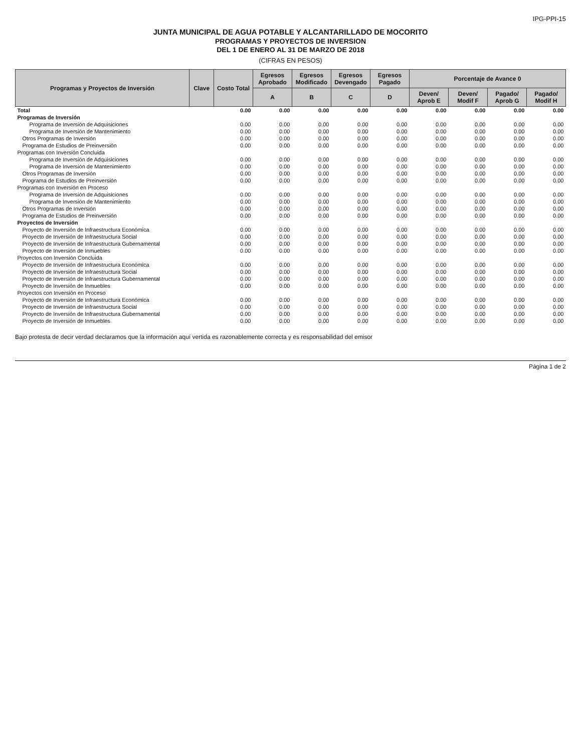IPG-PPI-15
JUNTA MUNICIPAL DE AGUA POTABLE Y ALCANTARILLADO DE MOCORITO
PROGRAMAS Y PROYECTOS DE INVERSION
DEL 1 DE ENERO AL 31 DE MARZO DE 2018
(CIFRAS EN PESOS)
| Programas y Proyectos de Inversión | Clave | Costo Total | Egresos Aprobado | Egresos Modificado | Egresos Devengado | Egresos Pagado | Porcentaje de Avance 0 | | | |
| --- | --- | --- | --- | --- | --- | --- | --- | --- | --- | --- |
| | | | A | B | C | D | Deven/ Aprob E | Deven/ Modif F | Pagado/ Aprob G | Pagado/ Modif H |
| Total | | 0.00 | 0.00 | 0.00 | 0.00 | 0.00 | 0.00 | 0.00 | 0.00 | 0.00 |
| Programas de Inversión | | | | | | | | | | |
| Programa de Inversión de Adquisiciones | | 0.00 | 0.00 | 0.00 | 0.00 | 0.00 | 0.00 | 0.00 | 0.00 | 0.00 |
| Programa de Inversión de Mantenimiento | | 0.00 | 0.00 | 0.00 | 0.00 | 0.00 | 0.00 | 0.00 | 0.00 | 0.00 |
| Otros Programas de Inversión | | 0.00 | 0.00 | 0.00 | 0.00 | 0.00 | 0.00 | 0.00 | 0.00 | 0.00 |
| Programa de Estudios de Preinversión | | 0.00 | 0.00 | 0.00 | 0.00 | 0.00 | 0.00 | 0.00 | 0.00 | 0.00 |
| Programas con Inversión Concluida | | | | | | | | | | |
| Programa de Inversión de Adquisiciones | | 0.00 | 0.00 | 0.00 | 0.00 | 0.00 | 0.00 | 0.00 | 0.00 | 0.00 |
| Programa de Inversión de Mantenimiento | | 0.00 | 0.00 | 0.00 | 0.00 | 0.00 | 0.00 | 0.00 | 0.00 | 0.00 |
| Otros Programas de Inversión | | 0.00 | 0.00 | 0.00 | 0.00 | 0.00 | 0.00 | 0.00 | 0.00 | 0.00 |
| Programa de Estudios de Preinversión | | 0.00 | 0.00 | 0.00 | 0.00 | 0.00 | 0.00 | 0.00 | 0.00 | 0.00 |
| Programas con Inversión en Proceso | | | | | | | | | | |
| Programa de Inversión de Adquisiciones | | 0.00 | 0.00 | 0.00 | 0.00 | 0.00 | 0.00 | 0.00 | 0.00 | 0.00 |
| Programa de Inversión de Mantenimiento | | 0.00 | 0.00 | 0.00 | 0.00 | 0.00 | 0.00 | 0.00 | 0.00 | 0.00 |
| Otros Programas de Inversión | | 0.00 | 0.00 | 0.00 | 0.00 | 0.00 | 0.00 | 0.00 | 0.00 | 0.00 |
| Programa de Estudios de Preinversión | | 0.00 | 0.00 | 0.00 | 0.00 | 0.00 | 0.00 | 0.00 | 0.00 | 0.00 |
| Proyectos de Inversión | | | | | | | | | | |
| Proyecto de Inversión de Infraestructura Económica | | 0.00 | 0.00 | 0.00 | 0.00 | 0.00 | 0.00 | 0.00 | 0.00 | 0.00 |
| Proyecto de Inversión de Infraestructura Social | | 0.00 | 0.00 | 0.00 | 0.00 | 0.00 | 0.00 | 0.00 | 0.00 | 0.00 |
| Proyecto de Inversión de Infraestructura Gubernamental | | 0.00 | 0.00 | 0.00 | 0.00 | 0.00 | 0.00 | 0.00 | 0.00 | 0.00 |
| Proyecto de Inversión de Inmuebles | | 0.00 | 0.00 | 0.00 | 0.00 | 0.00 | 0.00 | 0.00 | 0.00 | 0.00 |
| Proyectos con Inversión Concluida | | | | | | | | | | |
| Proyecto de Inversión de Infraestructura Económica | | 0.00 | 0.00 | 0.00 | 0.00 | 0.00 | 0.00 | 0.00 | 0.00 | 0.00 |
| Proyecto de Inversión de Infraestructura Social | | 0.00 | 0.00 | 0.00 | 0.00 | 0.00 | 0.00 | 0.00 | 0.00 | 0.00 |
| Proyecto de Inversión de Infraestructura Gubernamental | | 0.00 | 0.00 | 0.00 | 0.00 | 0.00 | 0.00 | 0.00 | 0.00 | 0.00 |
| Proyecto de Inversión de Inmuebles | | 0.00 | 0.00 | 0.00 | 0.00 | 0.00 | 0.00 | 0.00 | 0.00 | 0.00 |
| Proyectos con Inversión en Proceso | | | | | | | | | | |
| Proyecto de Inversión de Infraestructura Económica | | 0.00 | 0.00 | 0.00 | 0.00 | 0.00 | 0.00 | 0.00 | 0.00 | 0.00 |
| Proyecto de Inversión de Infraestructura Social | | 0.00 | 0.00 | 0.00 | 0.00 | 0.00 | 0.00 | 0.00 | 0.00 | 0.00 |
| Proyecto de Inversión de Infraestructura Gubernamental | | 0.00 | 0.00 | 0.00 | 0.00 | 0.00 | 0.00 | 0.00 | 0.00 | 0.00 |
| Proyecto de Inversión de Inmuebles | | 0.00 | 0.00 | 0.00 | 0.00 | 0.00 | 0.00 | 0.00 | 0.00 | 0.00 |
Bajo protesta de decir verdad declaramos que la información aquí vertida es razonablemente correcta y es responsabilidad del emisor
Página 1 de 2